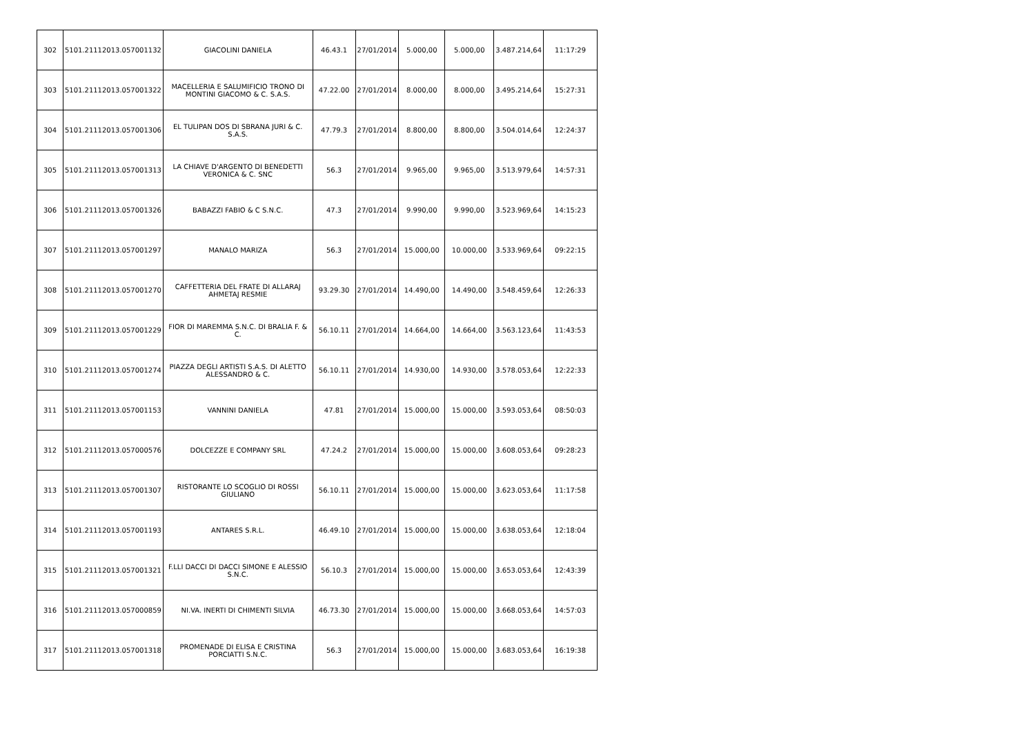| 302 | 5101.21112013.057001132 | GIACOLINI DANIELA | 46.43.1 | 27/01/2014 | 5.000,00 | 5.000,00 | 3.487.214,64 | 11:17:29 |
| 303 | 5101.21112013.057001322 | MACELLERIA E SALUMIFICIO TRONO DI MONTINI GIACOMO & C. S.A.S. | 47.22.00 | 27/01/2014 | 8.000,00 | 8.000,00 | 3.495.214,64 | 15:27:31 |
| 304 | 5101.21112013.057001306 | EL TULIPAN DOS DI SBRANA JURI & C. S.A.S. | 47.79.3 | 27/01/2014 | 8.800,00 | 8.800,00 | 3.504.014,64 | 12:24:37 |
| 305 | 5101.21112013.057001313 | LA CHIAVE D'ARGENTO DI BENEDETTI VERONICA & C. SNC | 56.3 | 27/01/2014 | 9.965,00 | 9.965,00 | 3.513.979,64 | 14:57:31 |
| 306 | 5101.21112013.057001326 | BABAZZI FABIO & C S.N.C. | 47.3 | 27/01/2014 | 9.990,00 | 9.990,00 | 3.523.969,64 | 14:15:23 |
| 307 | 5101.21112013.057001297 | MANALO MARIZA | 56.3 | 27/01/2014 | 15.000,00 | 10.000,00 | 3.533.969,64 | 09:22:15 |
| 308 | 5101.21112013.057001270 | CAFFETTERIA DEL FRATE DI ALLARAJ AHMETAJ RESMIE | 93.29.30 | 27/01/2014 | 14.490,00 | 14.490,00 | 3.548.459,64 | 12:26:33 |
| 309 | 5101.21112013.057001229 | FIOR DI MAREMMA S.N.C. DI BRALIA F. & C. | 56.10.11 | 27/01/2014 | 14.664,00 | 14.664,00 | 3.563.123,64 | 11:43:53 |
| 310 | 5101.21112013.057001274 | PIAZZA DEGLI ARTISTI S.A.S. DI ALETTO ALESSANDRO & C. | 56.10.11 | 27/01/2014 | 14.930,00 | 14.930,00 | 3.578.053,64 | 12:22:33 |
| 311 | 5101.21112013.057001153 | VANNINI DANIELA | 47.81 | 27/01/2014 | 15.000,00 | 15.000,00 | 3.593.053,64 | 08:50:03 |
| 312 | 5101.21112013.057000576 | DOLCEZZE E COMPANY SRL | 47.24.2 | 27/01/2014 | 15.000,00 | 15.000,00 | 3.608.053,64 | 09:28:23 |
| 313 | 5101.21112013.057001307 | RISTORANTE LO SCOGLIO DI ROSSI GIULIANO | 56.10.11 | 27/01/2014 | 15.000,00 | 15.000,00 | 3.623.053,64 | 11:17:58 |
| 314 | 5101.21112013.057001193 | ANTARES S.R.L. | 46.49.10 | 27/01/2014 | 15.000,00 | 15.000,00 | 3.638.053,64 | 12:18:04 |
| 315 | 5101.21112013.057001321 | F.LLI DACCI DI DACCI SIMONE E ALESSIO S.N.C. | 56.10.3 | 27/01/2014 | 15.000,00 | 15.000,00 | 3.653.053,64 | 12:43:39 |
| 316 | 5101.21112013.057000859 | NI.VA. INERTI DI CHIMENTI SILVIA | 46.73.30 | 27/01/2014 | 15.000,00 | 15.000,00 | 3.668.053,64 | 14:57:03 |
| 317 | 5101.21112013.057001318 | PROMENADE DI ELISA E CRISTINA PORCIATTI S.N.C. | 56.3 | 27/01/2014 | 15.000,00 | 15.000,00 | 3.683.053,64 | 16:19:38 |